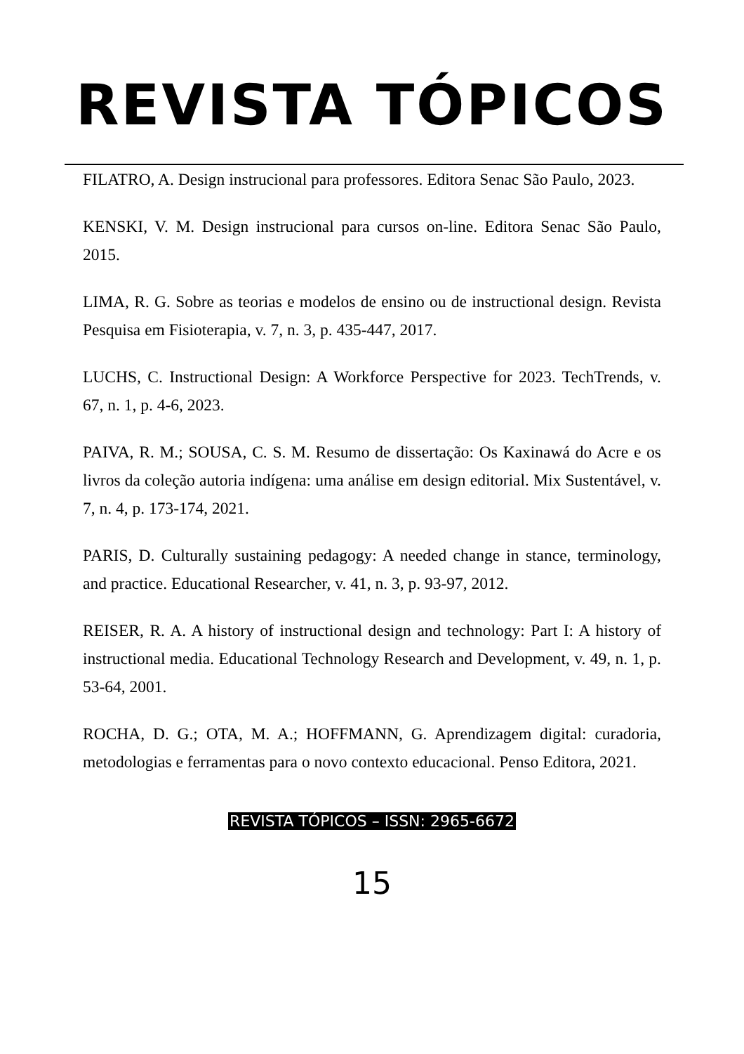REVISTA TÓPICOS
FILATRO, A. Design instrucional para professores. Editora Senac São Paulo, 2023.
KENSKI, V. M. Design instrucional para cursos on-line. Editora Senac São Paulo, 2015.
LIMA, R. G. Sobre as teorias e modelos de ensino ou de instructional design. Revista Pesquisa em Fisioterapia, v. 7, n. 3, p. 435-447, 2017.
LUCHS, C. Instructional Design: A Workforce Perspective for 2023. TechTrends, v. 67, n. 1, p. 4-6, 2023.
PAIVA, R. M.; SOUSA, C. S. M. Resumo de dissertação: Os Kaxinawá do Acre e os livros da coleção autoria indígena: uma análise em design editorial. Mix Sustentável, v. 7, n. 4, p. 173-174, 2021.
PARIS, D. Culturally sustaining pedagogy: A needed change in stance, terminology, and practice. Educational Researcher, v. 41, n. 3, p. 93-97, 2012.
REISER, R. A. A history of instructional design and technology: Part I: A history of instructional media. Educational Technology Research and Development, v. 49, n. 1, p. 53-64, 2001.
ROCHA, D. G.; OTA, M. A.; HOFFMANN, G. Aprendizagem digital: curadoria, metodologias e ferramentas para o novo contexto educacional. Penso Editora, 2021.
REVISTA TÓPICOS – ISSN: 2965-6672
15